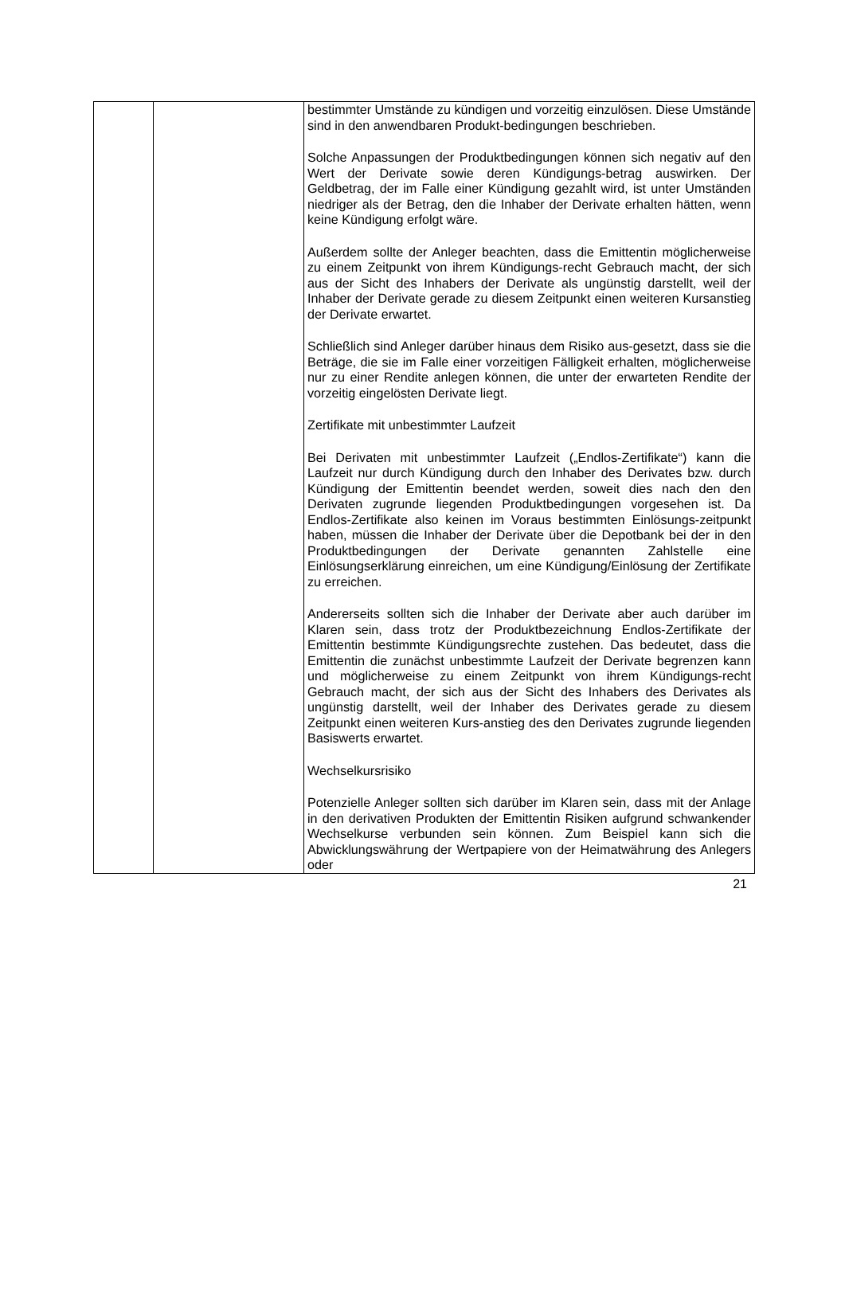| | | bestimmter Umstände zu kündigen und vorzeitig einzulösen. Diese Umstände sind in den anwendbaren Produkt-bedingungen beschrieben. Solche Anpassungen der Produktbedingungen können sich negativ auf den Wert der Derivate sowie deren Kündigungs-betrag auswirken. Der Geldbetrag, der im Falle einer Kündigung gezahlt wird, ist unter Umständen niedriger als der Betrag, den die Inhaber der Derivate erhalten hätten, wenn keine Kündigung erfolgt wäre. Außerdem sollte der Anleger beachten, dass die Emittentin möglicherweise zu einem Zeitpunkt von ihrem Kündigungs-recht Gebrauch macht, der sich aus der Sicht des Inhabers der Derivate als ungünstig darstellt, weil der Inhaber der Derivate gerade zu diesem Zeitpunkt einen weiteren Kursanstieg der Derivate erwartet. Schließlich sind Anleger darüber hinaus dem Risiko aus-gesetzt, dass sie die Beträge, die sie im Falle einer vorzeitigen Fälligkeit erhalten, möglicherweise nur zu einer Rendite anlegen können, die unter der erwarteten Rendite der vorzeitig eingelösten Derivate liegt. Zertifikate mit unbestimmter Laufzeit Bei Derivaten mit unbestimmter Laufzeit („Endlos-Zertifikate“) kann die Laufzeit nur durch Kündigung durch den Inhaber des Derivates bzw. durch Kündigung der Emittentin beendet werden, soweit dies nach den den Derivaten zugrunde liegenden Produktbedingungen vorgesehen ist. Da Endlos-Zertifikate also keinen im Voraus bestimmten Einlösungs-zeitpunkt haben, müssen die Inhaber der Derivate über die Depotbank bei der in den Produktbedingungen der Derivate genannten Zahlstelle eine Einlösungserklärung einreichen, um eine Kündigung/Einlösung der Zertifikate zu erreichen. Andererseits sollten sich die Inhaber der Derivate aber auch darüber im Klaren sein, dass trotz der Produktbezeichnung Endlos-Zertifikate der Emittentin bestimmte Kündigungsrechte zustehen. Das bedeutet, dass die Emittentin die zunächst unbestimmte Laufzeit der Derivate begrenzen kann und möglicherweise zu einem Zeitpunkt von ihrem Kündigungs-recht Gebrauch macht, der sich aus der Sicht des Inhabers des Derivates als ungünstig darstellt, weil der Inhaber des Derivates gerade zu diesem Zeitpunkt einen weiteren Kurs-anstieg des den Derivates zugrunde liegenden Basiswerts erwartet. Wechselkursrisiko Potenzielle Anleger sollten sich darüber im Klaren sein, dass mit der Anlage in den derivativen Produkten der Emittentin Risiken aufgrund schwankender Wechselkurse verbunden sein können. Zum Beispiel kann sich die Abwicklungswährung der Wertpapiere von der Heimatwährung des Anlegers oder |
21